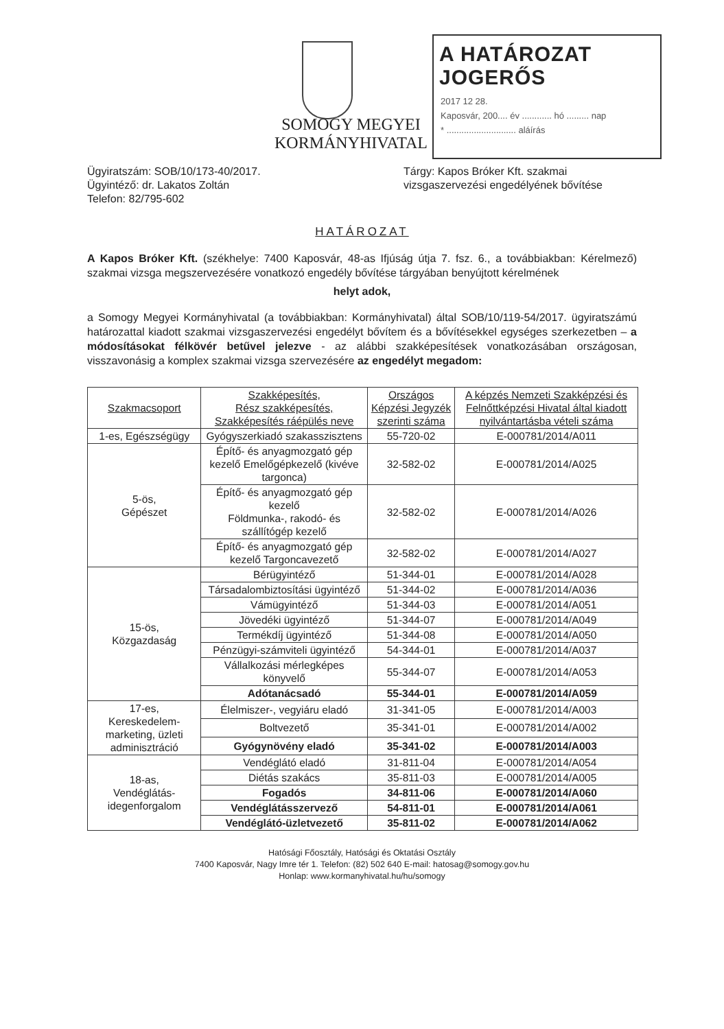SOMOGY MEGYEI
KORMÁNYHIVATAL
A HATÁROZAT JOGERŐS
2017 12 28.
Kaposvár, 200.... év ............ hó ......... nap
* ............................ aláírás
Ügyiratszám: SOB/10/173-40/2017.
Ügyintéző: dr. Lakatos Zoltán
Telefon: 82/795-602
Tárgy: Kapos Bróker Kft. szakmai vizsgaszervezési engedélyének bővítése
HATÁROZAT
A Kapos Bróker Kft. (székhelye: 7400 Kaposvár, 48-as Ifjúság útja 7. fsz. 6., a továbbiakban: Kérelmező) szakmai vizsga megszervezésére vonatkozó engedély bővítése tárgyában benyújtott kérelmének
helyt adok,
a Somogy Megyei Kormányhivatal (a továbbiakban: Kormányhivatal) által SOB/10/119-54/2017. ügyiratszámú határozattal kiadott szakmai vizsgaszervezési engedélyt bővítem és a bővítésekkel egységes szerkezetben – a módosításokat félkövér betűvel jelezve - az alábbi szakképesítések vonatkozásában országosan, visszavonásig a komplex szakmai vizsga szervezésére az engedélyt megadom:
| Szakmacsoport | Szakképesítés, Rész szakképesítés, Szakképesítés ráépülés neve | Országos Képzési Jegyzék szerinti száma | A képzés Nemzeti Szakképzési és Felnőttképzési Hivatal által kiadott nyilvántartásba vételi száma |
| --- | --- | --- | --- |
| 1-es, Egészségügy | Gyógyszerkiadó szakasszisztens | 55-720-02 | E-000781/2014/A011 |
| 5-ös, Gépészet | Építő- és anyagmozgató gép kezelő Emelőgépkezelő (kivéve targonca) | 32-582-02 | E-000781/2014/A025 |
| | Építő- és anyagmozgató gép kezelő Földmunka-, rakodó- és szállítógép kezelő | 32-582-02 | E-000781/2014/A026 |
| | Építő- és anyagmozgató gép kezelő Targoncavezető | 32-582-02 | E-000781/2014/A027 |
| 15-ös, Közgazdaság | Bérügyintéző | 51-344-01 | E-000781/2014/A028 |
| | Társadalombiztosítási ügyintéző | 51-344-02 | E-000781/2014/A036 |
| | Vámügyintéző | 51-344-03 | E-000781/2014/A051 |
| | Jövedéki ügyintéző | 51-344-07 | E-000781/2014/A049 |
| | Termékdíj ügyintéző | 51-344-08 | E-000781/2014/A050 |
| | Pénzügyi-számviteli ügyintéző | 54-344-01 | E-000781/2014/A037 |
| | Vállalkozási mérlegképes könyvelő | 55-344-07 | E-000781/2014/A053 |
| | Adótanácsadó | 55-344-01 | E-000781/2014/A059 |
| 17-es, Kereskedelem-marketing, üzleti adminisztráció | Élelmiszer-, vegyiáru eladó | 31-341-05 | E-000781/2014/A003 |
| | Boltvezető | 35-341-01 | E-000781/2014/A002 |
| | Gyógynövény eladó | 35-341-02 | E-000781/2014/A003 |
| 18-as, Vendéglátás-idegenforgalom | Vendéglátó eladó | 31-811-04 | E-000781/2014/A054 |
| | Diétás szakács | 35-811-03 | E-000781/2014/A005 |
| | Fogadós | 34-811-06 | E-000781/2014/A060 |
| | Vendéglátásszervező | 54-811-01 | E-000781/2014/A061 |
| | Vendéglátó-üzletvezető | 35-811-02 | E-000781/2014/A062 |
Hatósági Főosztály, Hatósági és Oktatási Osztály
7400 Kaposvár, Nagy Imre tér 1. Telefon: (82) 502 640 E-mail: hatosag@somogy.gov.hu
Honlap: www.kormanyhivatal.hu/hu/somogy